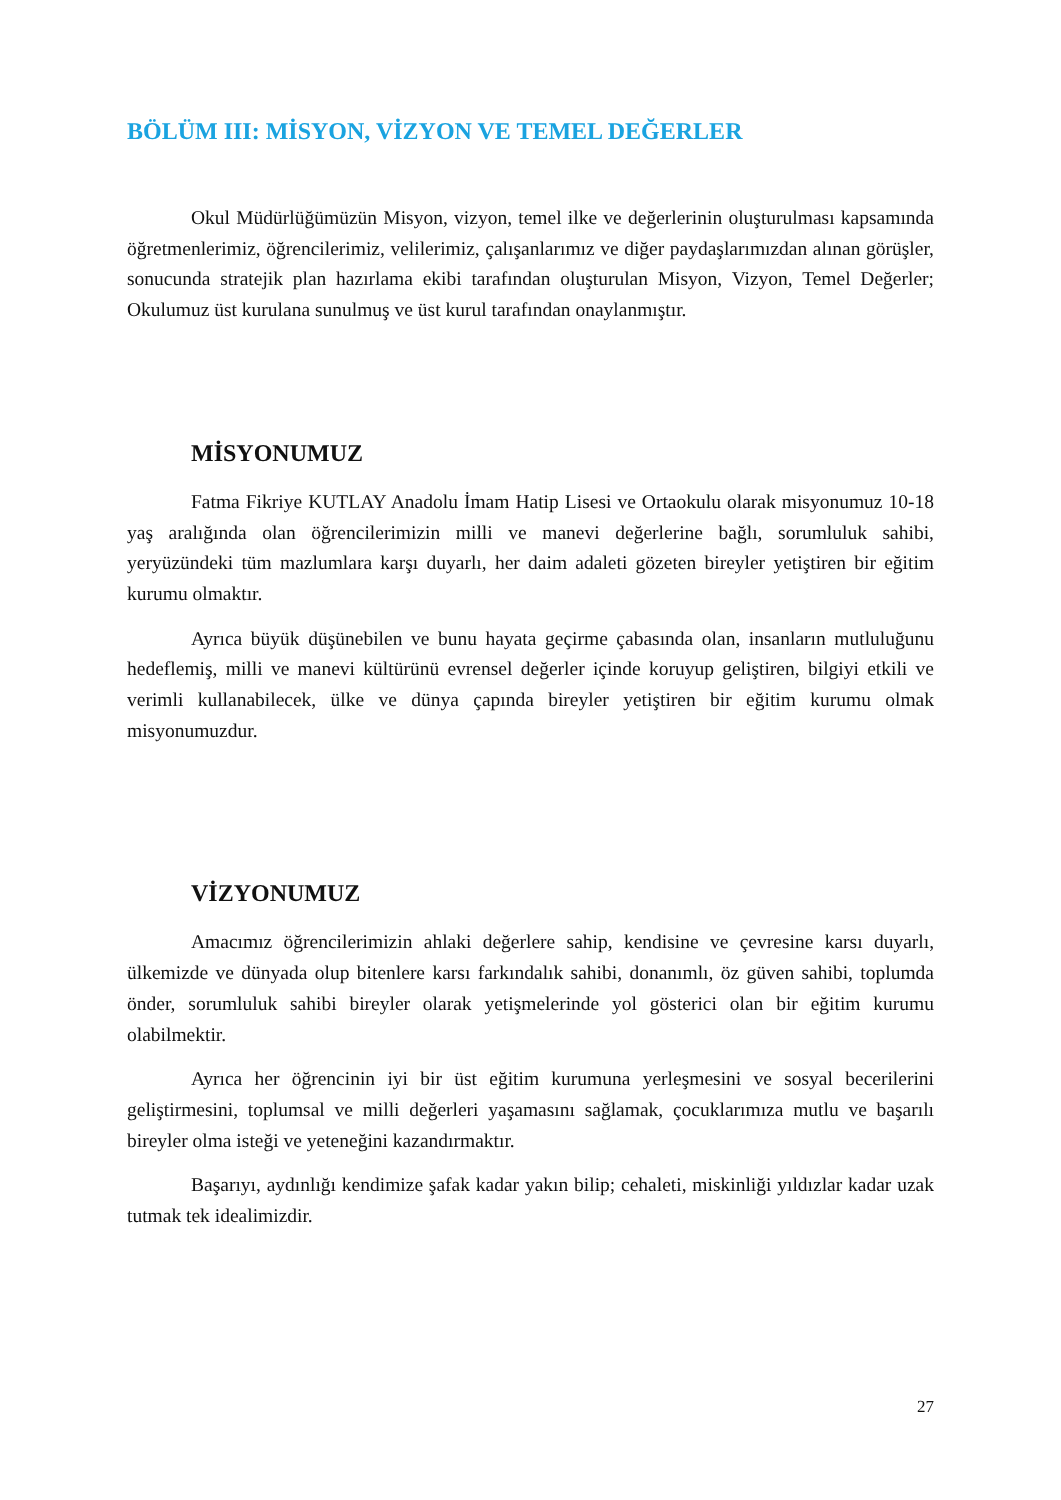BÖLÜM III: MİSYON, VİZYON VE TEMEL DEĞERLER
Okul Müdürlüğümüzün Misyon, vizyon, temel ilke ve değerlerinin oluşturulması kapsamında öğretmenlerimiz, öğrencilerimiz, velilerimiz, çalışanlarımız ve diğer paydaşlarımızdan alınan görüşler, sonucunda stratejik plan hazırlama ekibi tarafından oluşturulan Misyon, Vizyon, Temel Değerler; Okulumuz üst kurulana sunulmuş ve üst kurul tarafından onaylanmıştır.
MİSYONUMUZ
Fatma Fikriye KUTLAY Anadolu İmam Hatip Lisesi ve Ortaokulu olarak misyonumuz 10-18 yaş aralığında olan öğrencilerimizin milli ve manevi değerlerine bağlı, sorumluluk sahibi, yeryüzündeki tüm mazlumlara karşı duyarlı, her daim adaleti gözeten bireyler yetiştiren bir eğitim kurumu olmaktır.
Ayrıca büyük düşünebilen ve bunu hayata geçirme çabasında olan, insanların mutluluğunu hedeflemiş, milli ve manevi kültürünü evrensel değerler içinde koruyup geliştiren, bilgiyi etkili ve verimli kullanabilecek, ülke ve dünya çapında bireyler yetiştiren bir eğitim kurumu olmak misyonumuzdur.
VİZYONUMUZ
Amacımız öğrencilerimizin ahlaki değerlere sahip, kendisine ve çevresine karsı duyarlı, ülkemizde ve dünyada olup bitenlere karsı farkındalık sahibi, donanımlı, öz güven sahibi, toplumda önder, sorumluluk sahibi bireyler olarak yetişmelerinde yol gösterici olan bir eğitim kurumu olabilmektir.
Ayrıca her öğrencinin iyi bir üst eğitim kurumuna yerleşmesini ve sosyal becerilerini geliştirmesini, toplumsal ve milli değerleri yaşamasını sağlamak, çocuklarımıza mutlu ve başarılı bireyler olma isteği ve yeteneğini kazandırmaktır.
Başarıyı, aydınlığı kendimize şafak kadar yakın bilip; cehaleti, miskinliği yıldızlar kadar uzak tutmak tek idealimizdir.
27